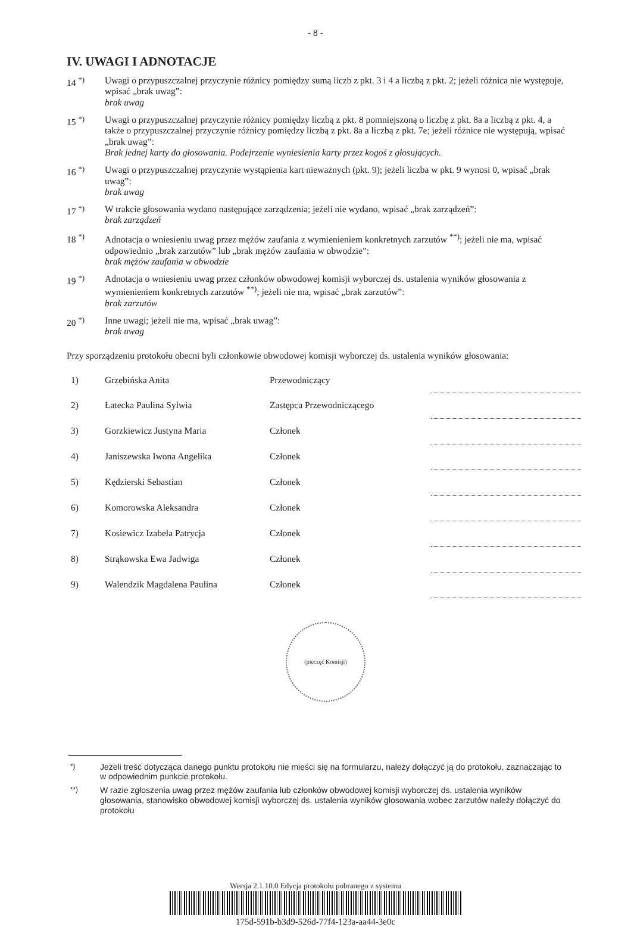- 8 -
IV. UWAGI I ADNOTACJE
14 <sup>*)</sup> Uwagi o przypuszczalnej przyczynie różnicy pomiędzy sumą liczb z pkt. 3 i 4 a liczbą z pkt. 2; jeżeli różnica nie występuje, wpisać „brak uwag”:
brak uwag
15 <sup>*)</sup> Uwagi o przypuszczalnej przyczynie różnicy pomiędzy liczbą z pkt. 8 pomniejszoną o liczbę z pkt. 8a a liczbą z pkt. 4, a także o przypuszczalnej przyczynie różnicy pomiędzy liczbą z pkt. 8a a liczbą z pkt. 7e; jeżeli różnice nie występują, wpisać „brak uwag”:
Brak jednej karty do głosowania. Podejrzenie wyniesienia karty przez kogoś z głosujących.
16 <sup>*)</sup> Uwagi o przypuszczalnej przyczynie wystąpienia kart nieważnych (pkt. 9); jeżeli liczba w pkt. 9 wynosi 0, wpisać „brak uwag”:
brak uwag
17 <sup>*)</sup> W trakcie głosowania wydano następujące zarządzenia; jeżeli nie wydano, wpisać „brak zarządzeń”:
brak zarządzeń
18 <sup>*)</sup> Adnotacja o wniesieniu uwag przez mężów zaufania z wymienieniem konkretnych zarzutów <sup>**)</sup>; jeżeli nie ma, wpisać odpowiednio „brak zarzutów” lub „brak mężów zaufania w obwodzie”:
brak mężów zaufania w obwodzie
19 <sup>*)</sup> Adnotacja o wniesieniu uwag przez członków obwodowej komisji wyborczej ds. ustalenia wyników głosowania z wymienieniem konkretnych zarzutów <sup>**)</sup>; jeżeli nie ma, wpisać „brak zarzutów”:
brak zarzutów
20 <sup>*)</sup> Inne uwagi; jeżeli nie ma, wpisać „brak uwag”:
brak uwag
Przy sporządzeniu protokołu obecni byli członkowie obwodowej komisji wyborczej ds. ustalenia wyników głosowania:
| 1) | Grzebińska Anita | Przewodniczący | |
| 2) | Łatecka Paulina Sylwia | Zastępca Przewodniczącego | |
| 3) | Gorzkiewicz Justyna Maria | Członek | |
| 4) | Janiszewska Iwona Angelika | Członek | |
| 5) | Kędzierski Sebastian | Członek | |
| 6) | Komorowska Aleksandra | Członek | |
| 7) | Kosiewicz Izabela Patrycja | Członek | |
| 8) | Strąkowska Ewa Jadwiga | Członek | |
| 9) | Walendzik Magdalena Paulina | Członek | |
(pieczęć Komisji)
<sup>*)</sup> Jeżeli treść dotycząca danego punktu protokołu nie mieści się na formularzu, należy dołączyć ją do protokołu, zaznaczając to w odpowiednim punkcie protokołu.
<sup>**)</sup> W razie zgłoszenia uwag przez mężów zaufania lub członków obwodowej komisji wyborczej ds. ustalenia wyników głosowania, stanowisko obwodowej komisji wyborczej ds. ustalenia wyników głosowania wobec zarzutów należy dołączyć do protokołu
Wersja 2.1.10.0 Edycja protokołu pobranego z systemu
175d-591b-b3d9-526d-77f4-123a-aa44-3e0c